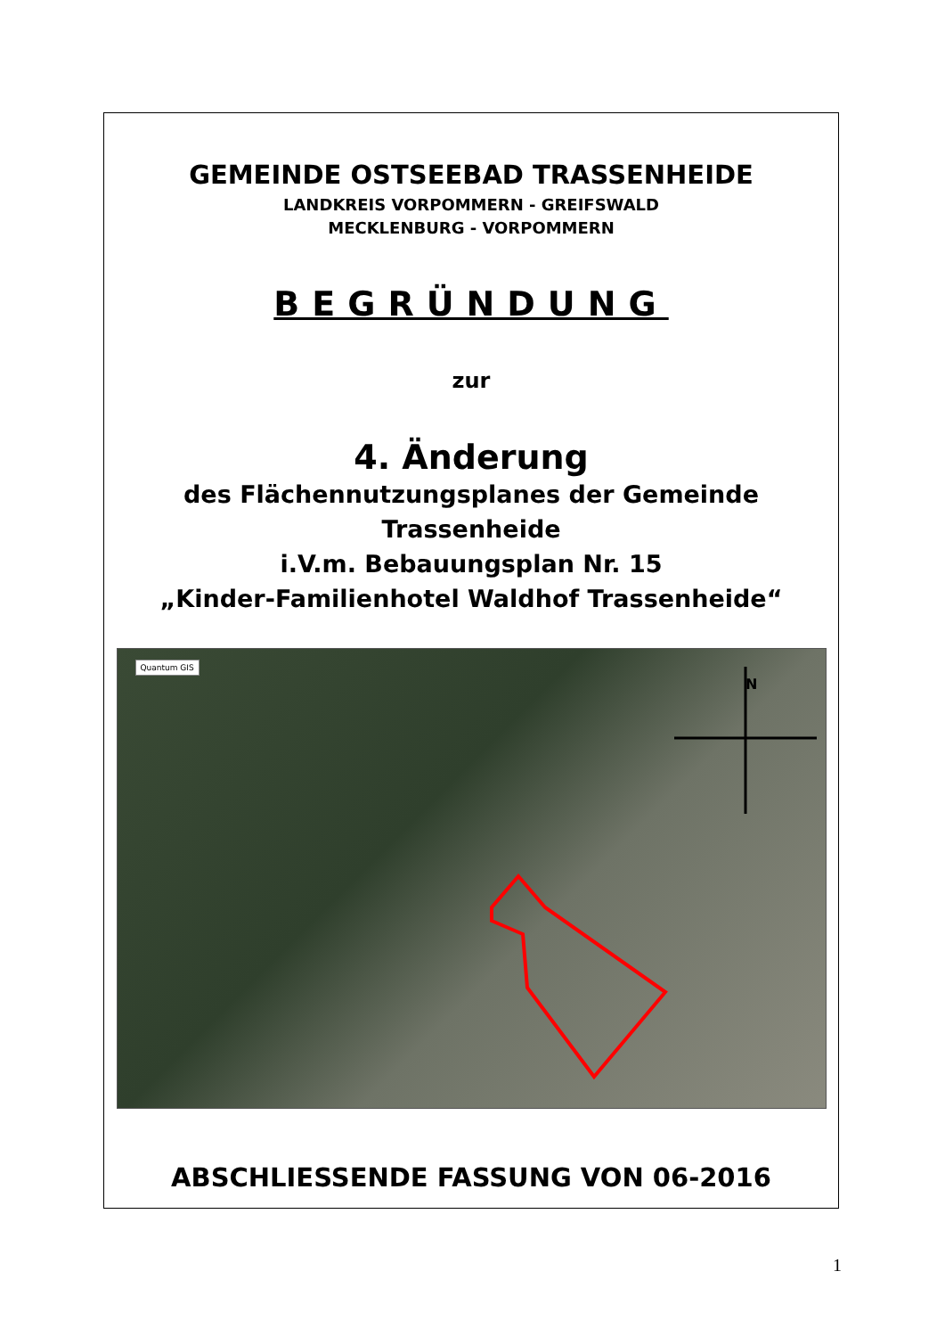GEMEINDE OSTSEEBAD TRASSENHEIDE
LANDKREIS VORPOMMERN - GREIFSWALD
MECKLENBURG - VORPOMMERN
BEGRÜNDUNG
zur
4. Änderung
des Flächennutzungsplanes der Gemeinde
Trassenheide
i.V.m. Bebauungsplan Nr. 15
„Kinder-Familienhotel Waldhof Trassenheide“
Quantum GIS
N
ABSCHLIESSENDE FASSUNG VON 06-2016
1